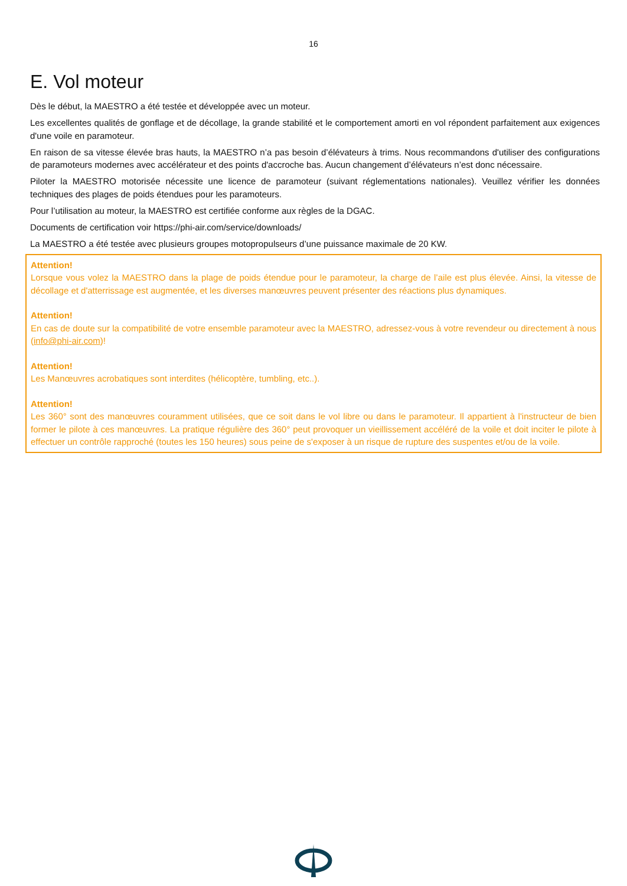16
E. Vol moteur
Dès le début, la MAESTRO a été testée et développée avec un moteur.
Les excellentes qualités de gonflage et de décollage, la grande stabilité et le comportement amorti en vol répondent parfaitement aux exigences d'une voile en paramoteur.
En raison de sa vitesse élevée bras hauts, la MAESTRO n’a pas besoin d’élévateurs à trims. Nous recommandons d'utiliser des configurations de paramoteurs modernes avec accélérateur et des points d'accroche bas. Aucun changement d’élévateurs n’est donc nécessaire.
Piloter la MAESTRO motorisée nécessite une licence de paramoteur (suivant réglementations nationales). Veuillez vérifier les données techniques des plages de poids étendues pour les paramoteurs.
Pour l’utilisation au moteur, la MAESTRO est certifiée conforme aux règles de la DGAC.
Documents de certification voir https://phi-air.com/service/downloads/
La MAESTRO a été testée avec plusieurs groupes motopropulseurs d’une puissance maximale de 20 KW.
Attention!
Lorsque vous volez la MAESTRO dans la plage de poids étendue pour le paramoteur, la charge de l’aile est plus élevée. Ainsi, la vitesse de décollage et d'atterrissage est augmentée, et les diverses manœuvres peuvent présenter des réactions plus dynamiques.
Attention!
En cas de doute sur la compatibilité de votre ensemble paramoteur avec la MAESTRO, adressez-vous à votre revendeur ou directement à nous (info@phi-air.com)!
Attention!
Les Manœuvres acrobatiques sont interdites (hélicoptère, tumbling, etc..).
Attention!
Les 360° sont des manœuvres couramment utilisées, que ce soit dans le vol libre ou dans le paramoteur. Il appartient à l'instructeur de bien former le pilote à ces manœuvres. La pratique régulière des 360° peut provoquer un vieillissement accéléré de la voile et doit inciter le pilote à effectuer un contrôle rapproché (toutes les 150 heures) sous peine de s'exposer à un risque de rupture des suspentes et/ou de la voile.